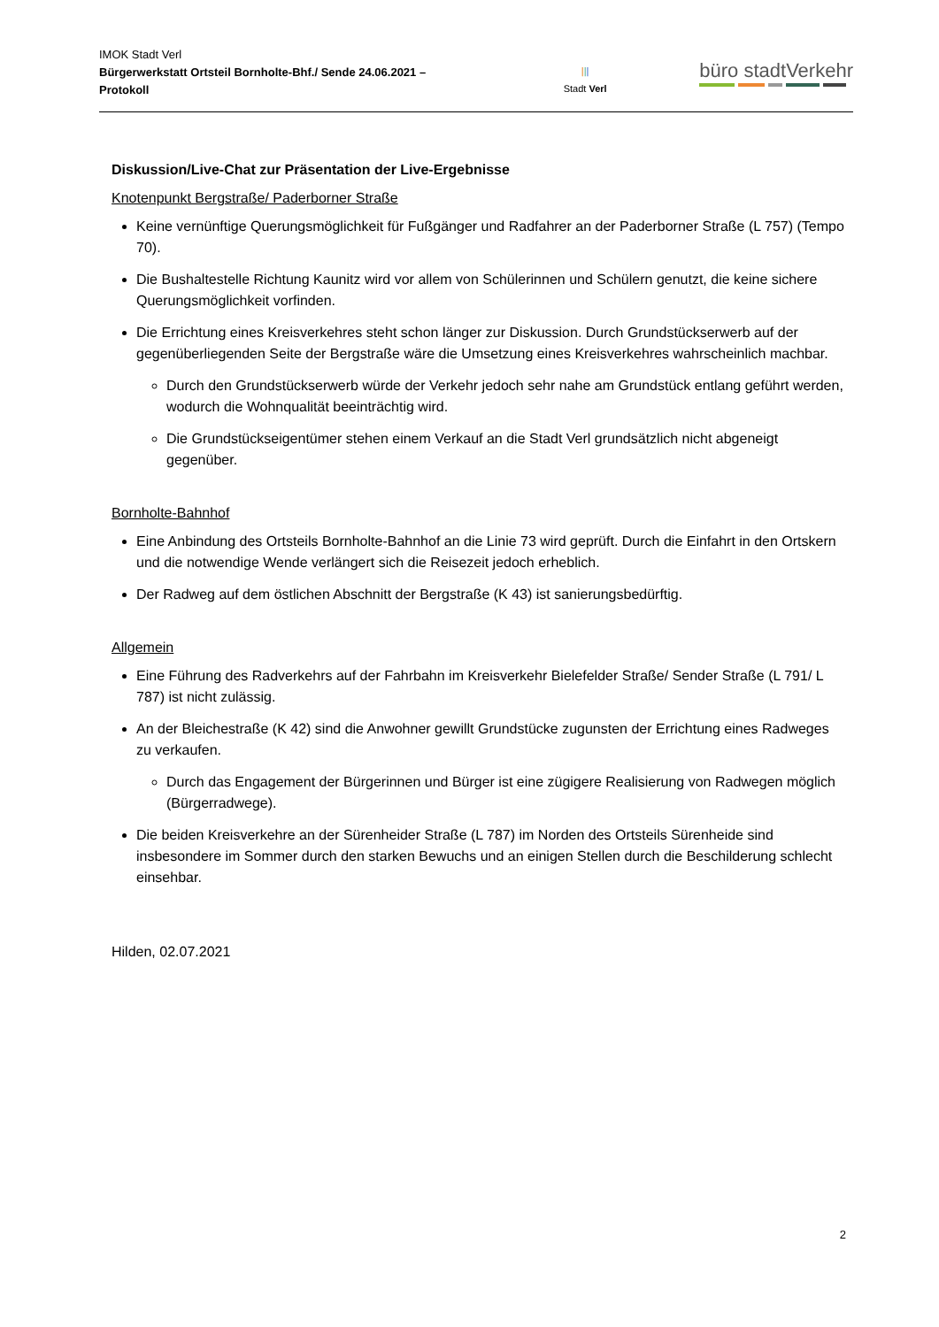IMOK Stadt Verl
Bürgerwerkstatt Ortsteil Bornholte-Bhf./ Sende 24.06.2021 – Protokoll
|||
Stadt Verl
büro stadtVerkehr
Diskussion/Live-Chat zur Präsentation der Live-Ergebnisse
Knotenpunkt Bergstraße/ Paderborner Straße
Keine vernünftige Querungsmöglichkeit für Fußgänger und Radfahrer an der Paderborner Straße (L 757) (Tempo 70).
Die Bushaltestelle Richtung Kaunitz wird vor allem von Schülerinnen und Schülern genutzt, die keine sichere Querungsmöglichkeit vorfinden.
Die Errichtung eines Kreisverkehres steht schon länger zur Diskussion. Durch Grundstückserwerb auf der gegenüberliegenden Seite der Bergstraße wäre die Umsetzung eines Kreisverkehres wahrscheinlich machbar.
Durch den Grundstückserwerb würde der Verkehr jedoch sehr nahe am Grundstück entlang geführt werden, wodurch die Wohnqualität beeinträchtig wird.
Die Grundstückseigentümer stehen einem Verkauf an die Stadt Verl grundsätzlich nicht abgeneigt gegenüber.
Bornholte-Bahnhof
Eine Anbindung des Ortsteils Bornholte-Bahnhof an die Linie 73 wird geprüft. Durch die Einfahrt in den Ortskern und die notwendige Wende verlängert sich die Reisezeit jedoch erheblich.
Der Radweg auf dem östlichen Abschnitt der Bergstraße (K 43) ist sanierungsbedürftig.
Allgemein
Eine Führung des Radverkehrs auf der Fahrbahn im Kreisverkehr Bielefelder Straße/ Sender Straße (L 791/ L 787) ist nicht zulässig.
An der Bleichestraße (K 42) sind die Anwohner gewillt Grundstücke zugunsten der Errichtung eines Radweges zu verkaufen.
Durch das Engagement der Bürgerinnen und Bürger ist eine zügigere Realisierung von Radwegen möglich (Bürgerradwege).
Die beiden Kreisverkehre an der Sürenheider Straße (L 787) im Norden des Ortsteils Sürenheide sind insbesondere im Sommer durch den starken Bewuchs und an einigen Stellen durch die Beschilderung schlecht einsehbar.
Hilden, 02.07.2021
2